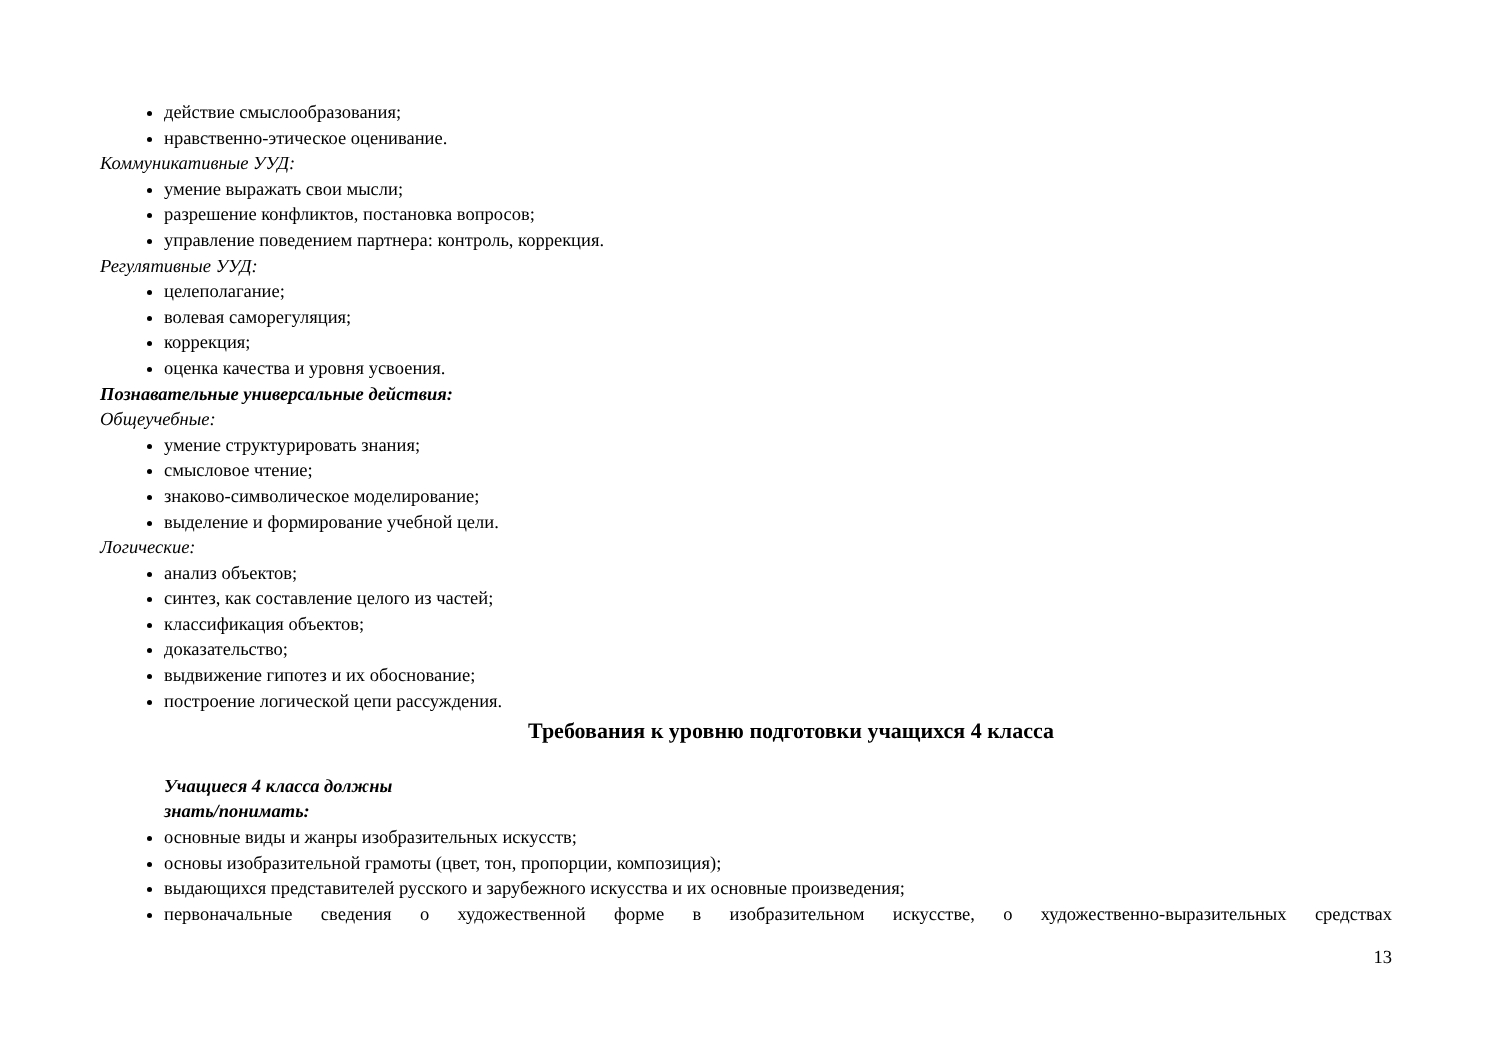действие смыслообразования;
нравственно-этическое оценивание.
Коммуникативные УУД:
умение выражать свои мысли;
разрешение конфликтов, постановка вопросов;
управление поведением партнера: контроль, коррекция.
Регулятивные УУД:
целеполагание;
волевая саморегуляция;
коррекция;
оценка качества и уровня усвоения.
Познавательные универсальные действия:
Общеучебные:
умение структурировать знания;
смысловое чтение;
знаково-символическое моделирование;
выделение и формирование учебной цели.
Логические:
анализ объектов;
синтез, как составление целого из частей;
классификация объектов;
доказательство;
выдвижение гипотез и их обоснование;
построение логической цепи рассуждения.
Требования к уровню подготовки учащихся 4 класса
Учащиеся 4 класса должны
знать/понимать:
основные виды и жанры изобразительных искусств;
основы изобразительной грамоты (цвет, тон, пропорции, композиция);
выдающихся представителей русского и зарубежного искусства и их основные произведения;
первоначальные сведения о художественной форме в изобразительном искусстве, о художественно-выразительных средствах
13